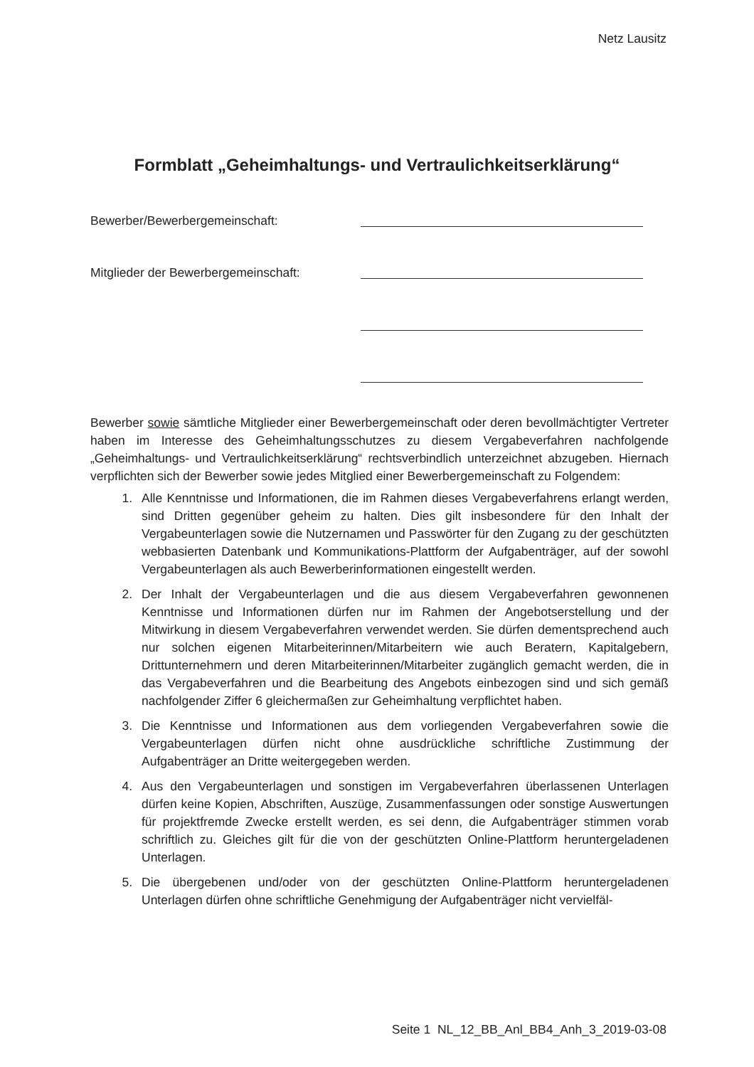Netz Lausitz
Formblatt „Geheimhaltungs- und Vertraulichkeitserklärung“
Bewerber/Bewerbergemeinschaft:
Mitglieder der Bewerbergemeinschaft:
Bewerber sowie sämtliche Mitglieder einer Bewerbergemeinschaft oder deren bevollmächtigter Vertreter haben im Interesse des Geheimhaltungsschutzes zu diesem Vergabeverfahren nachfolgende „Geheimhaltungs- und Vertraulichkeitserklärung“ rechtsverbindlich unterzeichnet abzugeben. Hiernach verpflichten sich der Bewerber sowie jedes Mitglied einer Bewerbergemeinschaft zu Folgendem:
1. Alle Kenntnisse und Informationen, die im Rahmen dieses Vergabeverfahrens erlangt werden, sind Dritten gegenüber geheim zu halten. Dies gilt insbesondere für den Inhalt der Vergabeunterlagen sowie die Nutzernamen und Passwörter für den Zugang zu der geschützten webbasierten Datenbank und Kommunikations-Plattform der Aufgabenträger, auf der sowohl Vergabeunterlagen als auch Bewerberinformationen eingestellt werden.
2. Der Inhalt der Vergabeunterlagen und die aus diesem Vergabeverfahren gewonnenen Kenntnisse und Informationen dürfen nur im Rahmen der Angebotserstellung und der Mitwirkung in diesem Vergabeverfahren verwendet werden. Sie dürfen dementsprechend auch nur solchen eigenen Mitarbeiterinnen/Mitarbeitern wie auch Beratern, Kapitalgebern, Drittunternehmern und deren Mitarbeiterinnen/Mitarbeiter zugänglich gemacht werden, die in das Vergabeverfahren und die Bearbeitung des Angebots einbezogen sind und sich gemäß nachfolgender Ziffer 6 gleichermaßen zur Geheimhaltung verpflichtet haben.
3. Die Kenntnisse und Informationen aus dem vorliegenden Vergabeverfahren sowie die Vergabeunterlagen dürfen nicht ohne ausdrückliche schriftliche Zustimmung der Aufgabenträger an Dritte weitergegeben werden.
4. Aus den Vergabeunterlagen und sonstigen im Vergabeverfahren überlassenen Unterlagen dürfen keine Kopien, Abschriften, Auszüge, Zusammenfassungen oder sonstige Auswertungen für projektfremde Zwecke erstellt werden, es sei denn, die Aufgabenträger stimmen vorab schriftlich zu. Gleiches gilt für die von der geschützten Online-Plattform heruntergeladenen Unterlagen.
5. Die übergebenen und/oder von der geschützten Online-Plattform heruntergeladenen Unterlagen dürfen ohne schriftliche Genehmigung der Aufgabenträger nicht vervielfäl-
Seite 1 NL_12_BB_Anl_BB4_Anh_3_2019-03-08